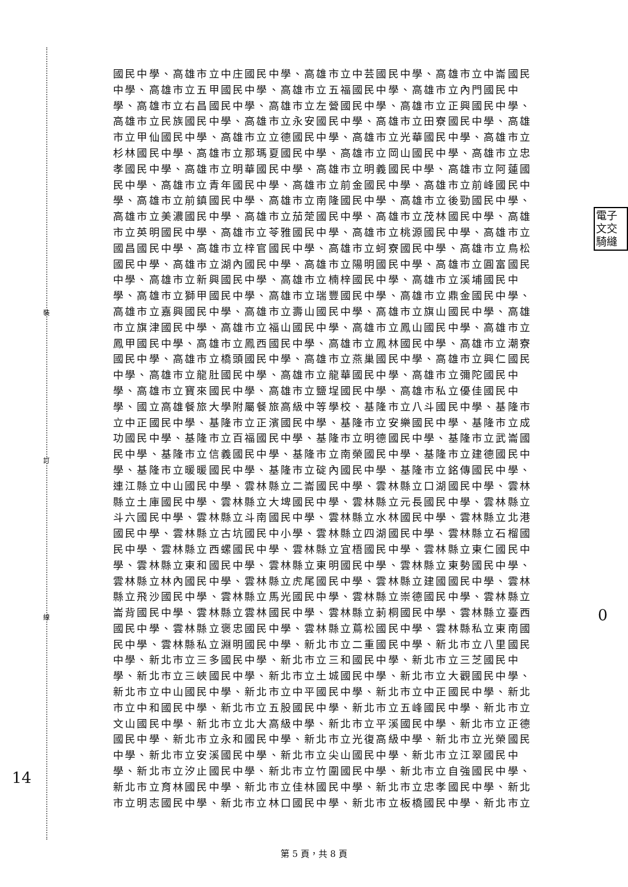裝
訂
線
電子
文交
騎縫
國民中學、高雄市立中庄國民中學、高雄市立中芸國民中學、高雄市立中崙國民
中學、高雄市立五甲國民中學、高雄市立五福國民中學、高雄市立內門國民中
學、高雄市立右昌國民中學、高雄市立左營國民中學、高雄市立正興國民中學、
高雄市立民族國民中學、高雄市立永安國民中學、高雄市立田寮國民中學、高雄
市立甲仙國民中學、高雄市立立德國民中學、高雄市立光華國民中學、高雄市立
杉林國民中學、高雄市立那瑪夏國民中學、高雄市立岡山國民中學、高雄市立忠
孝國民中學、高雄市立明華國民中學、高雄市立明義國民中學、高雄市立阿蓮國
民中學、高雄市立青年國民中學、高雄市立前金國民中學、高雄市立前峰國民中
學、高雄市立前鎮國民中學、高雄市立南隆國民中學、高雄市立後勁國民中學、
高雄市立美濃國民中學、高雄市立茄萣國民中學、高雄市立茂林國民中學、高雄
市立英明國民中學、高雄市立苓雅國民中學、高雄市立桃源國民中學、高雄市立
國昌國民中學、高雄市立梓官國民中學、高雄市立蚵寮國民中學、高雄市立鳥松
國民中學、高雄市立湖內國民中學、高雄市立陽明國民中學、高雄市立圓富國民
中學、高雄市立新興國民中學、高雄市立楠梓國民中學、高雄市立溪埔國民中
學、高雄市立獅甲國民中學、高雄市立瑞豐國民中學、高雄市立鼎金國民中學、
高雄市立嘉興國民中學、高雄市立壽山國民中學、高雄市立旗山國民中學、高雄
市立旗津國民中學、高雄市立福山國民中學、高雄市立鳳山國民中學、高雄市立
鳳甲國民中學、高雄市立鳳西國民中學、高雄市立鳳林國民中學、高雄市立潮寮
國民中學、高雄市立橋頭國民中學、高雄市立燕巢國民中學、高雄市立興仁國民
中學、高雄市立龍肚國民中學、高雄市立龍華國民中學、高雄市立彌陀國民中
學、高雄市立寶來國民中學、高雄市立鹽埕國民中學、高雄市私立優佳國民中
學、國立高雄餐旅大學附屬餐旅高級中等學校、基隆市立八斗國民中學、基隆市
立中正國民中學、基隆市立正濱國民中學、基隆市立安樂國民中學、基隆市立成
功國民中學、基隆市立百福國民中學、基隆市立明德國民中學、基隆市立武崙國
民中學、基隆市立信義國民中學、基隆市立南榮國民中學、基隆市立建德國民中
學、基隆市立暖暖國民中學、基隆市立碇內國民中學、基隆市立銘傳國民中學、
連江縣立中山國民中學、雲林縣立二崙國民中學、雲林縣立口湖國民中學、雲林
縣立土庫國民中學、雲林縣立大埤國民中學、雲林縣立元長國民中學、雲林縣立
斗六國民中學、雲林縣立斗南國民中學、雲林縣立水林國民中學、雲林縣立北港
國民中學、雲林縣立古坑國民中小學、雲林縣立四湖國民中學、雲林縣立石榴國
民中學、雲林縣立西螺國民中學、雲林縣立宜梧國民中學、雲林縣立東仁國民中
學、雲林縣立東和國民中學、雲林縣立東明國民中學、雲林縣立東勢國民中學、
雲林縣立林內國民中學、雲林縣立虎尾國民中學、雲林縣立建國國民中學、雲林
縣立飛沙國民中學、雲林縣立馬光國民中學、雲林縣立崇德國民中學、雲林縣立
崙背國民中學、雲林縣立雲林國民中學、雲林縣立莿桐國民中學、雲林縣立臺西
國民中學、雲林縣立褒忠國民中學、雲林縣立蔦松國民中學、雲林縣私立東南國
民中學、雲林縣私立淵明國民中學、新北市立二重國民中學、新北市立八里國民
中學、新北市立三多國民中學、新北市立三和國民中學、新北市立三芝國民中
學、新北市立三峽國民中學、新北市立土城國民中學、新北市立大觀國民中學、
新北市立中山國民中學、新北市立中平國民中學、新北市立中正國民中學、新北
市立中和國民中學、新北市立五股國民中學、新北市立五峰國民中學、新北市立
文山國民中學、新北市立北大高級中學、新北市立平溪國民中學、新北市立正德
國民中學、新北市立永和國民中學、新北市立光復高級中學、新北市立光榮國民
中學、新北市立安溪國民中學、新北市立尖山國民中學、新北市立江翠國民中
學、新北市立汐止國民中學、新北市立竹圍國民中學、新北市立自強國民中學、
新北市立育林國民中學、新北市立佳林國民中學、新北市立忠孝國民中學、新北
市立明志國民中學、新北市立林口國民中學、新北市立板橋國民中學、新北市立
14
0
第 5 頁，共 8 頁